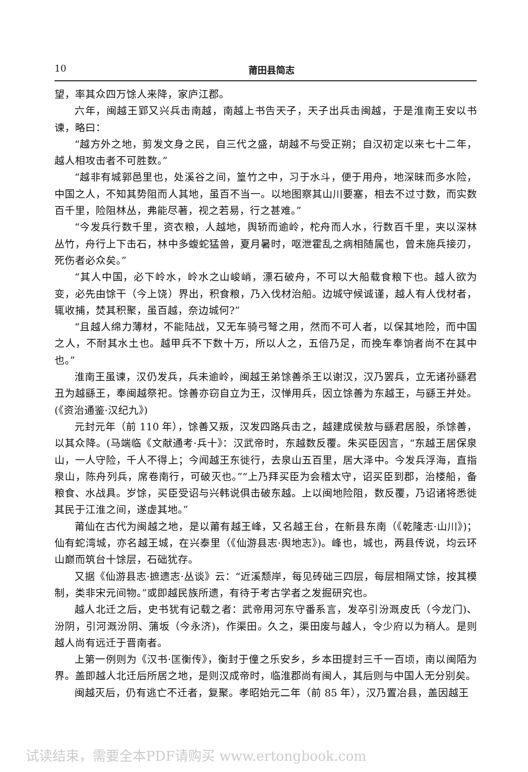10
莆田县简志
望，率其众四万馀人来降，家庐江郡。
六年，闽越王郢又兴兵击南越，南越上书告天子，天子出兵击闽越，于是淮南王安以书谏，略曰：
“越方外之地，剪发文身之民，自三代之盛，胡越不与受正朔；自汉初定以来七十二年，越人相攻击者不可胜数。”
“越非有城郭邑里也，处溪谷之间，篁竹之中，习于水斗，便于用舟，地深昧而多水险，中国之人，不知其势阻而人其地，虽百不当一。以地图察其山川要塞，相去不过寸数，而实数百千里，险阻林丛，弗能尽著，视之若易，行之甚难。”
“今发兵行数千里，资衣粮，人越地，舆轿而逾岭，柁舟而人水，行数百千里，夹以深林丛竹，舟行上下击石，林中多蝮蛇猛兽，夏月暑时，呕泄霍乱之病相随属也，曾未施兵接刃，死伤者必众矣。”
“其人中国，必下岭水，岭水之山峻峭，漂石破舟，不可以大船载食粮下也。越人欲为变，必先由馀干（今上饶）界出，积食粮，乃入伐材治船。边城守候诚谨，越人有人伐材者，辄收捕，焚其积聚，虽百越，奈边城何?”
“且越人绵力薄材，不能陆战，又无车骑弓弩之用，然而不可人者，以保其地险，而中国之人，不耐其水土也。越甲兵不下数十万，所以人之，五倍乃足，而挽车奉饷者尚不在其中也。”
淮南王虽谏，汉仍发兵，兵未逾岭，闽越王弟馀善杀王以谢汉，汉乃罢兵，立无诸孙繇君丑为越繇王，奉闽越祭祀。馀善亦窃自立为王，汉惮用兵，因立馀善为东越王，与繇王并处。(《资治通鉴·汉纪九》)
元封元年（前 110 年），馀善又叛，汉发四路兵击之，越建成侯敖与繇君居股，杀馀善，以其众降。(马端临《文献通考·兵十》：汉武帝时，东越数反覆。朱买臣因言，“东越王居保泉山，一人守险，千人不得上；今闻越王东徙行，去泉山五百里，居大泽中。今发兵浮海，直指泉山，陈舟列兵，席卷南行，可破灭也。”“上乃拜买臣为会稽太守，诏买臣到郡，治楼船，备粮食、水战具。岁馀，买臣受诏与兴韩说俱击破东越。上以闽地险阻，数反覆，乃诏诸将悉徙其民于江淮之间，遂虚其地。”
莆仙在古代为闽越之地，是以莆有越王峰，又名越王台，在新县东南（《乾隆志·山川》)；仙有蛇湾城，亦名越王城，在兴泰里（《仙游县志·舆地志》)。峰也，城也，两县传说，均云环山巅而筑台十馀层，石础犹存。
又据《仙游县志·摭遗志·丛谈》云：“近溪颓岸，每见砖础三四层，每层相隔丈馀，按其模制，类非宋元间物。”或即越民族所遗，有待于考古学者之发掘研究也。
越人北迁之后，史书犹有记载之者：武帝用河东守番系言，发卒引汾溉皮氏（今龙门)、汾阴，引河溉汾阴、蒲坂（今永济)，作渠田。久之，渠田废与越人，令少府以为稍人。是则越人尚有远迁于晋南者。
上第一例则为《汉书·匡衡传》，衡封于僮之乐安乡，乡本田提封三千一百顷，南以闽陌为界。盖即越人北迁后所居之地，是则汉成帝时，临淮郡尚有闽人，其后则与中国人无分别矣。
闽越灭后，仍有逃亡不迁者，复聚。孝昭始元二年（前 85 年），汉乃置冶县，盖因越王
试读结束，需要全本PDF请购买 www.ertongbook.com